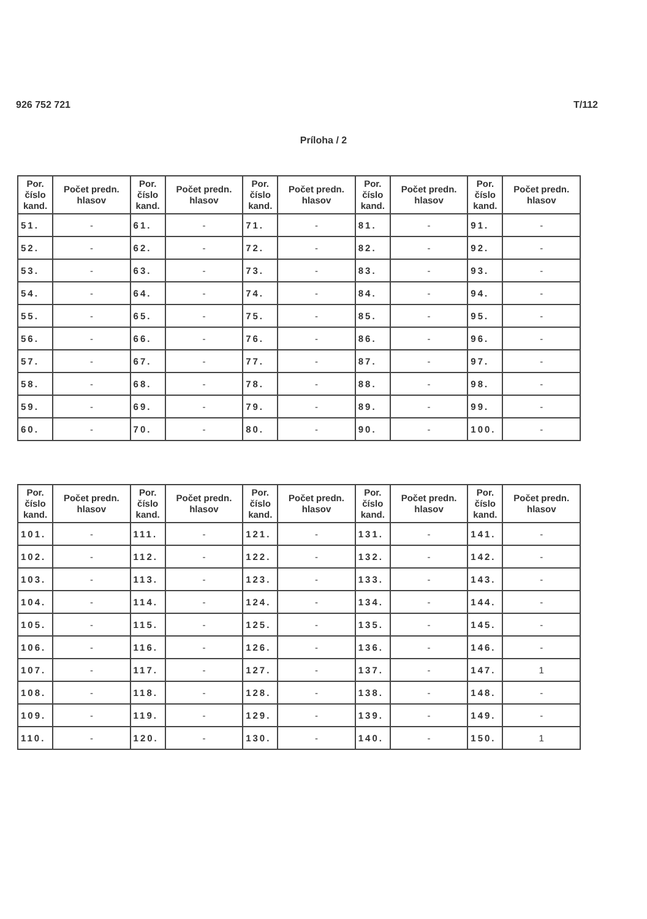926 752 721 T/112
Príloha / 2
| Por. číslo kand. | Počet predn. hlasov | Por. číslo kand. | Počet predn. hlasov | Por. číslo kand. | Počet predn. hlasov | Por. číslo kand. | Počet predn. hlasov | Por. číslo kand. | Počet predn. hlasov |
| --- | --- | --- | --- | --- | --- | --- | --- | --- | --- |
| 51. | - | 61. | - | 71. | - | 81. | - | 91. | - |
| 52. | - | 62. | - | 72. | - | 82. | - | 92. | - |
| 53. | - | 63. | - | 73. | - | 83. | - | 93. | - |
| 54. | - | 64. | - | 74. | - | 84. | - | 94. | - |
| 55. | - | 65. | - | 75. | - | 85. | - | 95. | - |
| 56. | - | 66. | - | 76. | - | 86. | - | 96. | - |
| 57. | - | 67. | - | 77. | - | 87. | - | 97. | - |
| 58. | - | 68. | - | 78. | - | 88. | - | 98. | - |
| 59. | - | 69. | - | 79. | - | 89. | - | 99. | - |
| 60. | - | 70. | - | 80. | - | 90. | - | 100. | - |
| Por. číslo kand. | Počet predn. hlasov | Por. číslo kand. | Počet predn. hlasov | Por. číslo kand. | Počet predn. hlasov | Por. číslo kand. | Počet predn. hlasov | Por. číslo kand. | Počet predn. hlasov |
| --- | --- | --- | --- | --- | --- | --- | --- | --- | --- |
| 101. | - | 111. | - | 121. | - | 131. | - | 141. | - |
| 102. | - | 112. | - | 122. | - | 132. | - | 142. | - |
| 103. | - | 113. | - | 123. | - | 133. | - | 143. | - |
| 104. | - | 114. | - | 124. | - | 134. | - | 144. | - |
| 105. | - | 115. | - | 125. | - | 135. | - | 145. | - |
| 106. | - | 116. | - | 126. | - | 136. | - | 146. | - |
| 107. | - | 117. | - | 127. | - | 137. | - | 147. | 1 |
| 108. | - | 118. | - | 128. | - | 138. | - | 148. | - |
| 109. | - | 119. | - | 129. | - | 139. | - | 149. | - |
| 110. | - | 120. | - | 130. | - | 140. | - | 150. | 1 |